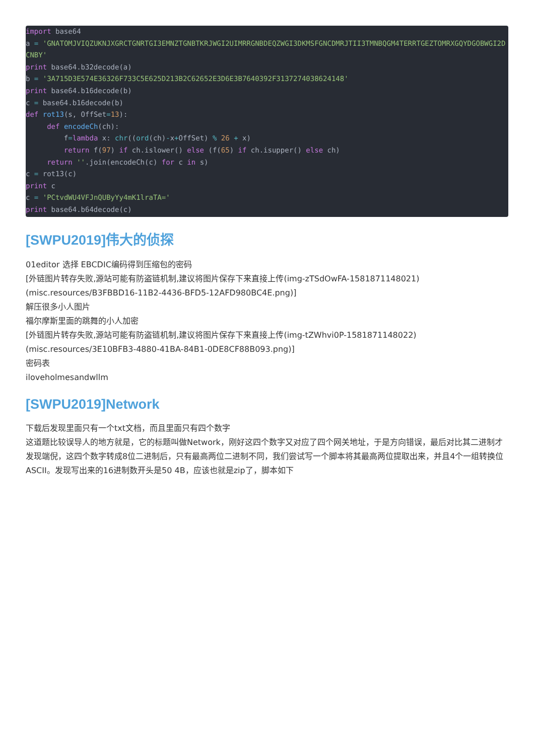import base64
a = 'GNATOMJVIQZUKNJXGRCTGNRTGI3EMNZTGNBTKRJWGI2UIMRRGNBDEQZWGI3DKMSFGNCDMRJTII3TMNBQGM4TERRTGEZTOMRXGQYDGOBWGI2DCNBY'
print base64.b32decode(a)
b = '3A715D3E574E36326F733C5E625D213B2C62652E3D6E3B7640392F3137274038624148'
print base64.b16decode(b)
c = base64.b16decode(b)
def rot13(s, OffSet=13):
     def encodeCh(ch):
         f=lambda x: chr((ord(ch)-x+OffSet) % 26 + x)
         return f(97) if ch.islower() else (f(65) if ch.isupper() else ch)
     return ''.join(encodeCh(c) for c in s)
c = rot13(c)
print c
c = 'PCtvdWU4VFJnQUByYy4mK1lraTA='
print base64.b64decode(c)
[SWPU2019]伟大的侦探
01editor 选择 EBCDIC编码得到压缩包的密码
[外链图片转存失败,源站可能有防盗链机制,建议将图片保存下来直接上传(img-zTSdOwFA-1581871148021)(misc.resources/B3FBBD16-11B2-4436-BFD5-12AFD980BC4E.png)]
解压很多小人图片
福尔摩斯里面的跳舞的小人加密
[外链图片转存失败,源站可能有防盗链机制,建议将图片保存下来直接上传(img-tZWhvi0P-1581871148022)(misc.resources/3E10BFB3-4880-41BA-84B1-0DE8CF88B093.png)]
密码表
iloveholmesandwllm
[SWPU2019]Network
下载后发现里面只有一个txt文档，而且里面只有四个数字
这道题比较误导人的地方就是，它的标题叫做Network，刚好这四个数字又对应了四个网关地址，于是方向错误，最后对比其二进制才发现端倪，这四个数字转成8位二进制后，只有最高两位二进制不同，我们尝试写一个脚本将其最高两位提取出来，并且4个一组转换位ASCII。发现写出来的16进制数开头是50 4B，应该也就是zip了，脚本如下